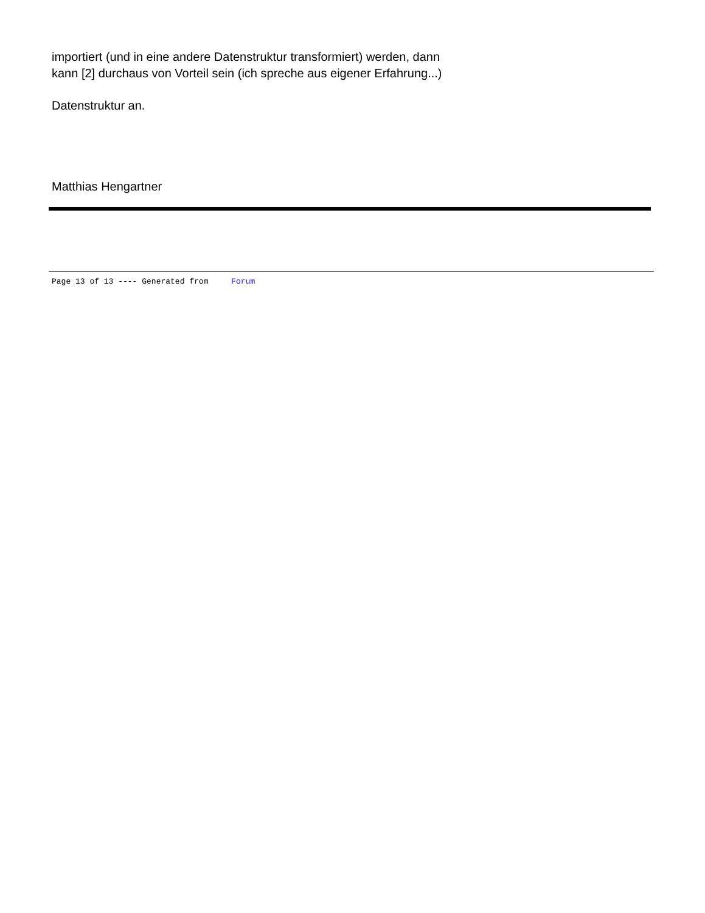importiert (und in eine andere Datenstruktur transformiert) werden, dann
kann [2] durchaus von Vorteil sein (ich spreche aus eigener Erfahrung...)
Datenstruktur an.
Matthias Hengartner
Page 13 of 13 ---- Generated from Forum